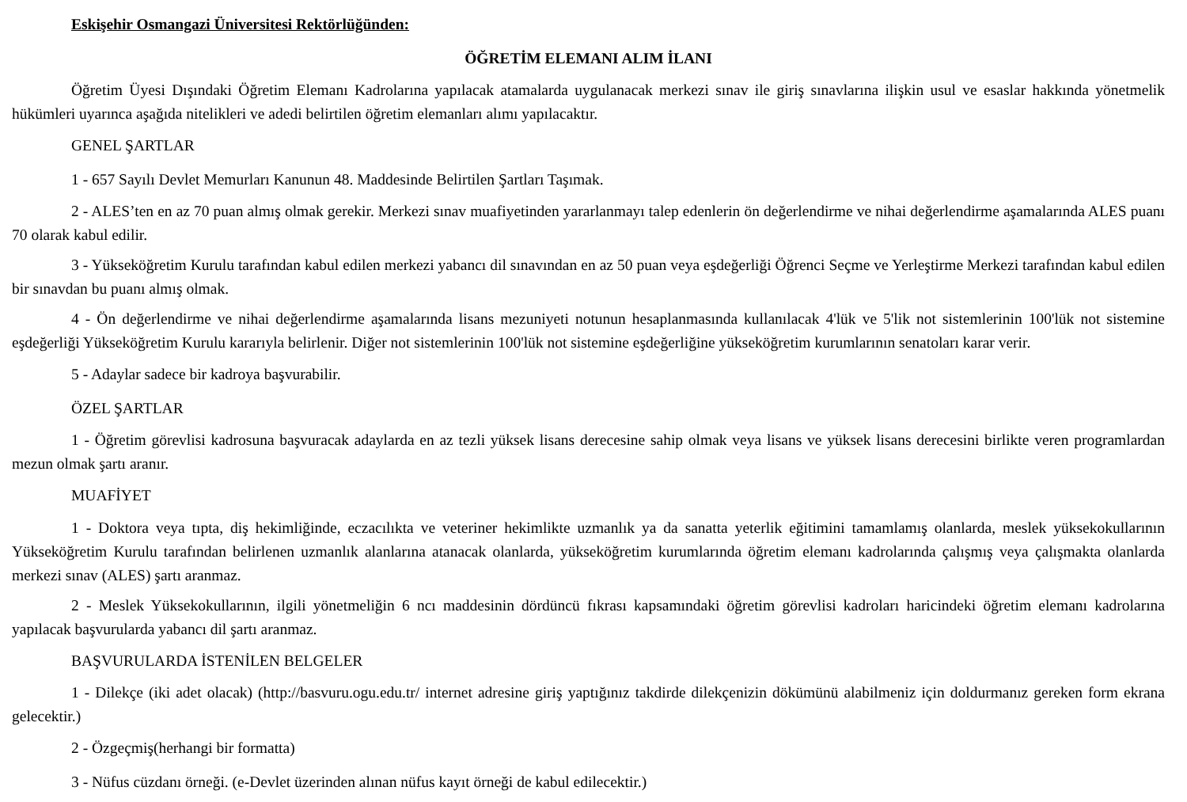Eskişehir Osmangazi Üniversitesi Rektörlüğünden:
ÖĞRETİM ELEMANI ALIM İLANI
Öğretim Üyesi Dışındaki Öğretim Elemanı Kadrolarına yapılacak atamalarda uygulanacak merkezi sınav ile giriş sınavlarına ilişkin usul ve esaslar hakkında yönetmelik hükümleri uyarınca aşağıda nitelikleri ve adedi belirtilen öğretim elemanları alımı yapılacaktır.
GENEL ŞARTLAR
1 - 657 Sayılı Devlet Memurları Kanunun 48. Maddesinde Belirtilen Şartları Taşımak.
2 - ALES’ten en az 70 puan almış olmak gerekir. Merkezi sınav muafiyetinden yararlanmayı talep edenlerin ön değerlendirme ve nihai değerlendirme aşamalarında ALES puanı 70 olarak kabul edilir.
3 - Yükseköğretim Kurulu tarafından kabul edilen merkezi yabancı dil sınavından en az 50 puan veya eşdeğerliği Öğrenci Seçme ve Yerleştirme Merkezi tarafından kabul edilen bir sınavdan bu puanı almış olmak.
4 - Ön değerlendirme ve nihai değerlendirme aşamalarında lisans mezuniyeti notunun hesaplanmasında kullanılacak 4'lük ve 5'lik not sistemlerinin 100'lük not sistemine eşdeğerliği Yükseköğretim Kurulu kararıyla belirlenir. Diğer not sistemlerinin 100'lük not sistemine eşdeğerliğine yükseköğretim kurumlarının senatoları karar verir.
5 - Adaylar sadece bir kadroya başvurabilir.
ÖZEL ŞARTLAR
1 - Öğretim görevlisi kadrosuna başvuracak adaylarda en az tezli yüksek lisans derecesine sahip olmak veya lisans ve yüksek lisans derecesini birlikte veren programlardan mezun olmak şartı aranır.
MUAFİYET
1 - Doktora veya tıpta, diş hekimliğinde, eczacılıkta ve veteriner hekimlikte uzmanlık ya da sanatta yeterlik eğitimini tamamlamış olanlarda, meslek yüksekokullarının Yükseköğretim Kurulu tarafından belirlenen uzmanlık alanlarına atanacak olanlarda, yükseköğretim kurumlarında öğretim elemanı kadrolarında çalışmış veya çalışmakta olanlarda merkezi sınav (ALES) şartı aranmaz.
2 - Meslek Yüksekokullarının, ilgili yönetmeliğin 6 ncı maddesinin dördüncü fıkrası kapsamındaki öğretim görevlisi kadroları haricindeki öğretim elemanı kadrolarına yapılacak başvurularda yabancı dil şartı aranmaz.
BAŞVURULARDA İSTENİLEN BELGELER
1 - Dilekçe (iki adet olacak) (http://basvuru.ogu.edu.tr/ internet adresine giriş yaptığınız takdirde dilekçenizin dökümünü alabilmeniz için doldurmanız gereken form ekrana gelecektir.)
2 - Özgeçmiş(herhangi bir formatta)
3 - Nüfus cüzdanı örneği. (e-Devlet üzerinden alınan nüfus kayıt örneği de kabul edilecektir.)